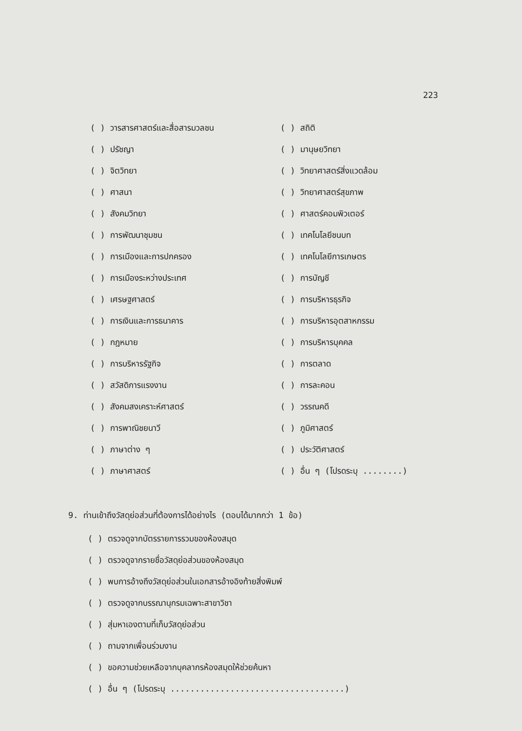223
( ) วารสารศาสตร์และสื่อสารมวลชน
( ) สถิติ
( ) ปรัชญา
( ) มานุษยวิทยา
( ) จิตวิทยา
( ) วิทยาศาสตร์สิ่งแวดล้อม
( ) ศาสนา
( ) วิทยาศาสตร์สุขภาพ
( ) สังคมวิทยา
( ) ศาสตร์คอมพิวเตอร์
( ) การพัฒนาชุมชน
( ) เทคโนโลยีชนบท
( ) การเมืองและการปกครอง
( ) เทคโนโลยีการเกษตร
( ) การเมืองระหว่างประเทศ
( ) การบัญชี
( ) เศรษฐศาสตร์
( ) การบริหารธุรกิจ
( ) การเงินและการธนาคาร
( ) การบริหารอุตสาหกรรม
( ) กฎหมาย
( ) การบริหารบุคคล
( ) การบริหารรัฐกิจ
( ) การตลาด
( ) สวัสดิการแรงงาน
( ) การละคอน
( ) สังคมสงเคราะห์ศาสตร์
( ) วรรณคดี
( ) การพาณิชยนาวี
( ) ภูมิศาสตร์
( ) ภาษาต่าง ๆ
( ) ประวัติศาสตร์
( ) ภาษาศาสตร์
( ) อื่น ๆ (โปรดระบุ ........)
9. ท่านเข้าถึงวัสดุย่อส่วนที่ต้องการได้อย่างไร (ตอบได้มากกว่า 1 ข้อ)
( ) ตรวจดูจากบัตรรายการรวมของห้องสมุด
( ) ตรวจดูจากรายชื่อวัสดุย่อส่วนของห้องสมุด
( ) พบการอ้างถึงวัสดุย่อส่วนในเอกสารอ้างอิงท้ายสิ่งพิมพ์
( ) ตรวจดูจากบรรณานุกรมเฉพาะสาขาวิชา
( ) สุ่มหาเองตามที่เก็บวัสดุย่อส่วน
( ) ถามจากเพื่อนร่วมงาน
( ) ขอความช่วยเหลือจากบุคลากรห้องสมุดให้ช่วยค้นหา
( ) อื่น ๆ (โปรดระบุ ...................................)